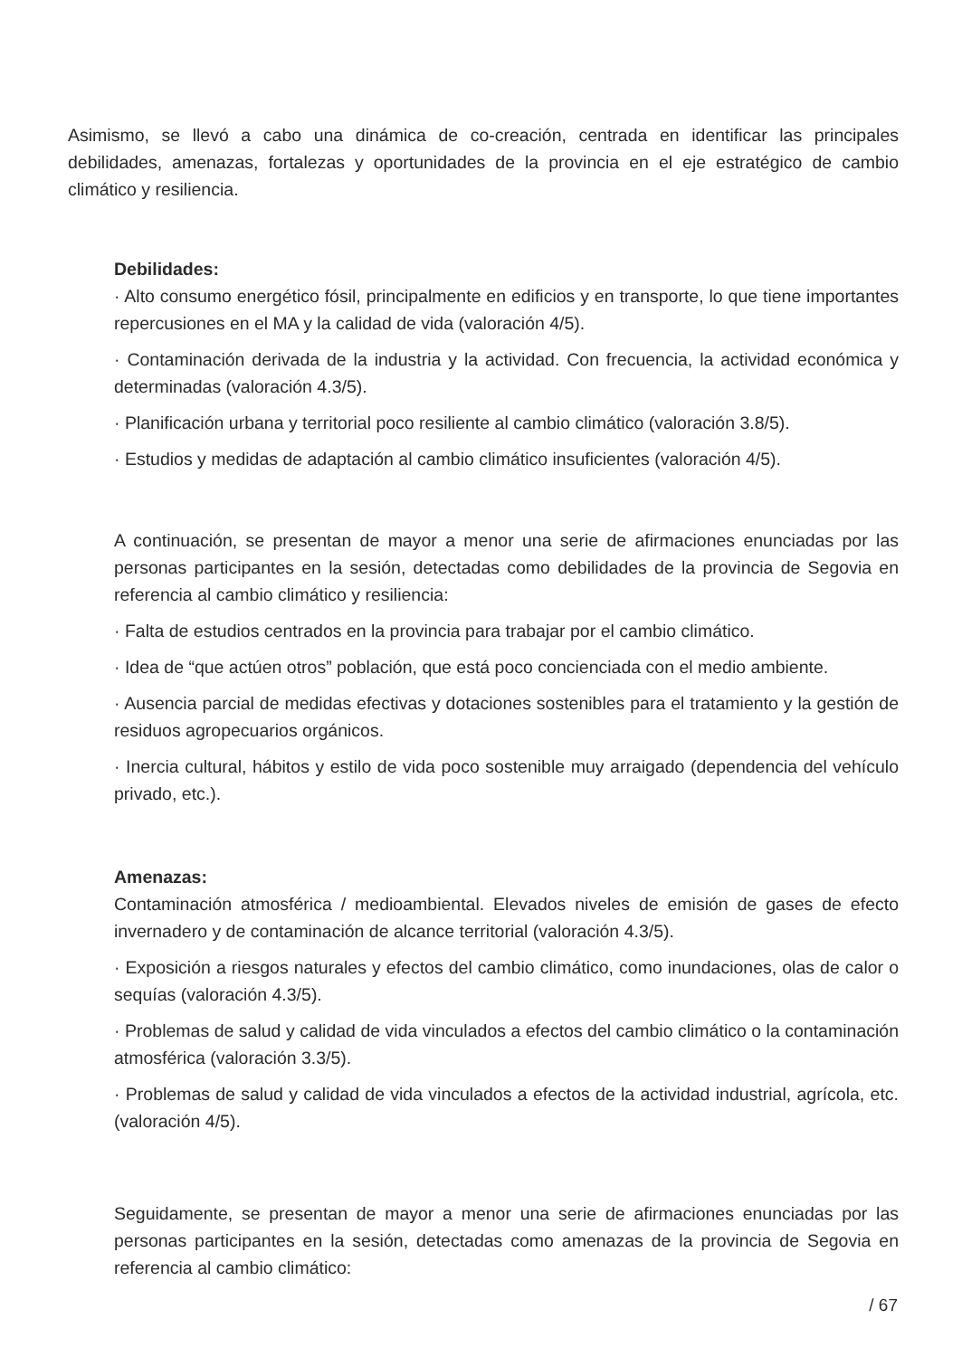Asimismo, se llevó a cabo una dinámica de co-creación, centrada en identificar las principales debilidades, amenazas, fortalezas y oportunidades de la provincia en el eje estratégico de cambio climático y resiliencia.
Debilidades:
· Alto consumo energético fósil, principalmente en edificios y en transporte, lo que tiene importantes repercusiones en el MA y la calidad de vida (valoración 4/5).
· Contaminación derivada de la industria y la actividad. Con frecuencia, la actividad económica y determinadas (valoración 4.3/5).
· Planificación urbana y territorial poco resiliente al cambio climático (valoración 3.8/5).
· Estudios y medidas de adaptación al cambio climático insuficientes (valoración 4/5).
A continuación, se presentan de mayor a menor una serie de afirmaciones enunciadas por las personas participantes en la sesión, detectadas como debilidades de la provincia de Segovia en referencia al cambio climático y resiliencia:
· Falta de estudios centrados en la provincia para trabajar por el cambio climático.
· Idea de “que actúen otros” población, que está poco concienciada con el medio ambiente.
· Ausencia parcial de medidas efectivas y dotaciones sostenibles para el tratamiento y la gestión de residuos agropecuarios orgánicos.
· Inercia cultural, hábitos y estilo de vida poco sostenible muy arraigado (dependencia del vehículo privado, etc.).
Amenazas:
Contaminación atmosférica / medioambiental. Elevados niveles de emisión de gases de efecto invernadero y de contaminación de alcance territorial (valoración 4.3/5).
· Exposición a riesgos naturales y efectos del cambio climático, como inundaciones, olas de calor o sequías (valoración 4.3/5).
· Problemas de salud y calidad de vida vinculados a efectos del cambio climático o la contaminación atmosférica (valoración 3.3/5).
· Problemas de salud y calidad de vida vinculados a efectos de la actividad industrial, agrícola, etc. (valoración 4/5).
Seguidamente, se presentan de mayor a menor una serie de afirmaciones enunciadas por las personas participantes en la sesión, detectadas como amenazas de la provincia de Segovia en referencia al cambio climático:
/ 67